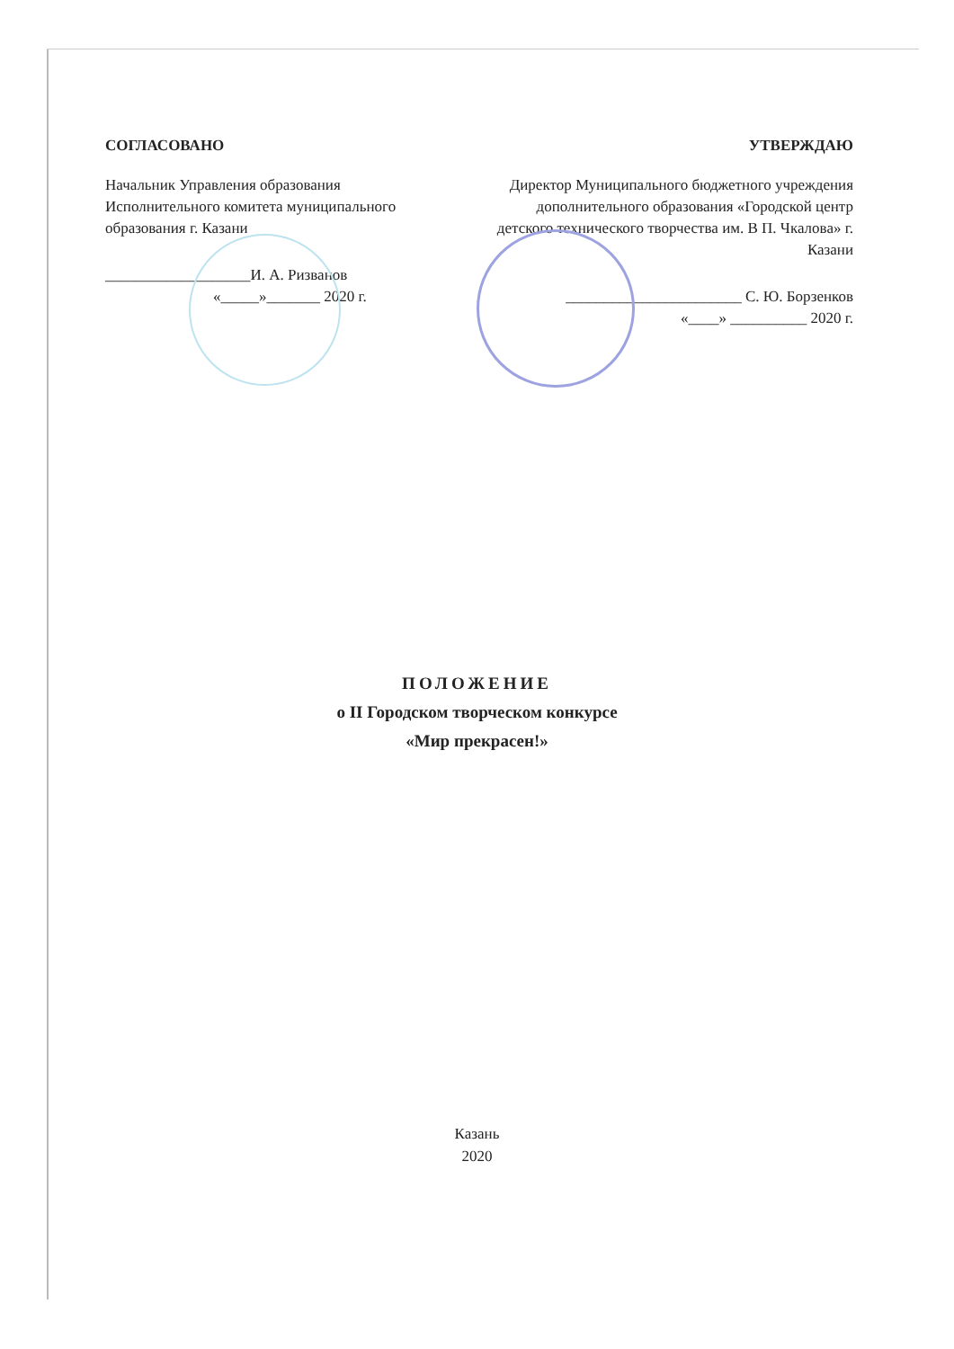СОГЛАСОВАНО
Начальник Управления образования Исполнительного комитета муниципального образования г. Казани
___________________И. А. Ризванов
«_____»_______ 2020 г.
УТВЕРЖДАЮ
Директор Муниципального бюджетного учреждения дополнительного образования «Городской центр детского технического творчества им. В П. Чкалова» г. Казани
_______________________ С. Ю. Борзенков
«____» __________ 2020 г.
ПОЛОЖЕНИЕ
о II Городском творческом конкурсе
«Мир прекрасен!»
Казань
2020